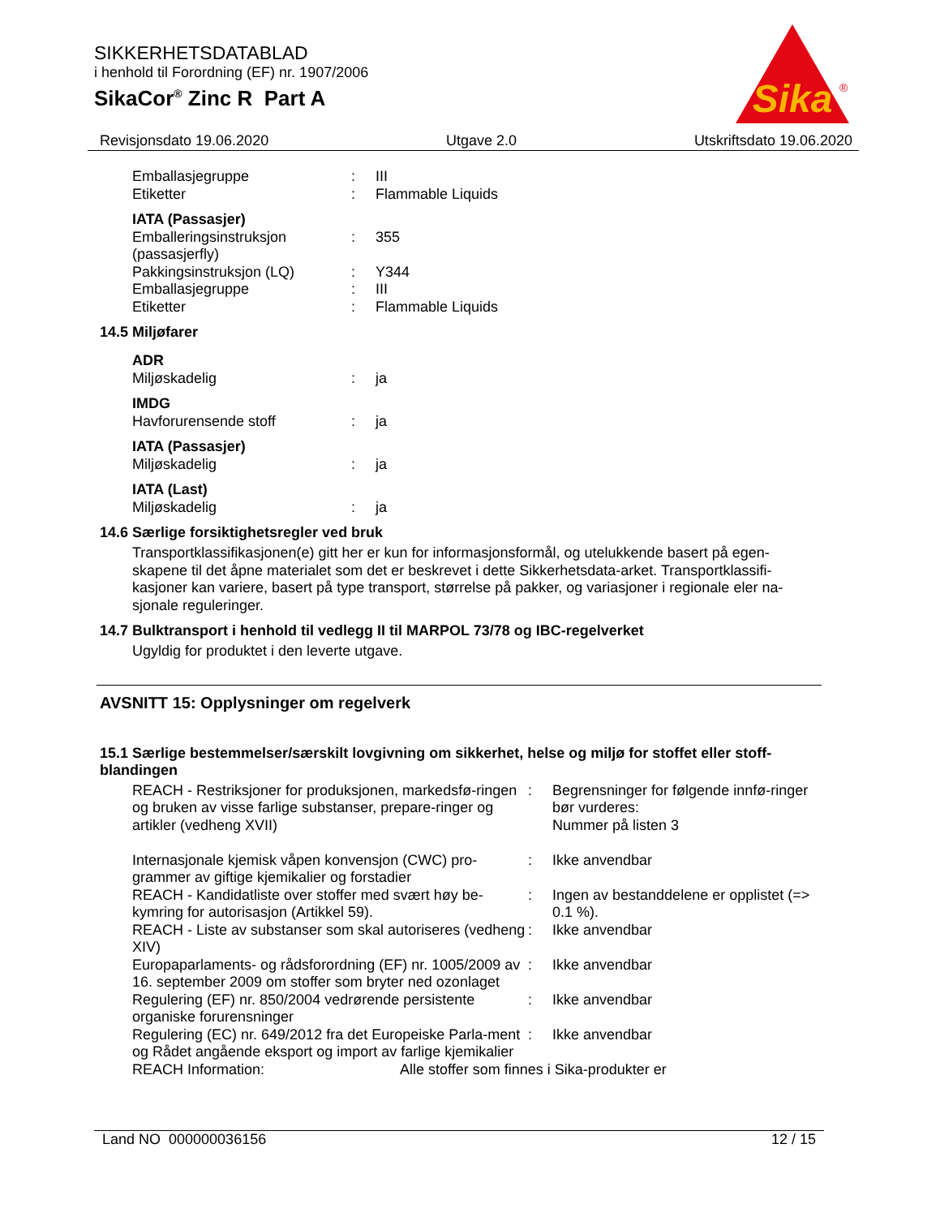SIKKERHETSDATABLAD
i henhold til Forordning (EF) nr. 1907/2006
SikaCor<sup>®</sup> Zinc R Part A
Sika
®
Revisjonsdato 19.06.2020 Utgave 2.0 Utskriftsdato 19.06.2020
| Emballasjegruppe | : | III |
| Etiketter | : | Flammable Liquids |
| IATA (Passasjer) | | |
| Emballeringsinstruksjon (passasjerfly) | : | 355 |
| Pakkingsinstruksjon (LQ) | : | Y344 |
| Emballasjegruppe | : | III |
| Etiketter | : | Flammable Liquids |
14.5 Miljøfarer
| ADR | | |
| Miljøskadelig | : | ja |
| IMDG | | |
| Havforurensende stoff | : | ja |
| IATA (Passasjer) | | |
| Miljøskadelig | : | ja |
| IATA (Last) | | |
| Miljøskadelig | : | ja |
14.6 Særlige forsiktighetsregler ved bruk
Transportklassifikasjonen(e) gitt her er kun for informasjonsformål, og utelukkende basert på egen-skapene til det åpne materialet som det er beskrevet i dette Sikkerhetsdata-arket. Transportklassifi-kasjoner kan variere, basert på type transport, størrelse på pakker, og variasjoner i regionale eler na-sjonale reguleringer.
14.7 Bulktransport i henhold til vedlegg II til MARPOL 73/78 og IBC-regelverket
Ugyldig for produktet i den leverte utgave.
AVSNITT 15: Opplysninger om regelverk
15.1 Særlige bestemmelser/særskilt lovgivning om sikkerhet, helse og miljø for stoffet eller stoff-blandingen
| REACH - Restriksjoner for produksjonen, markedsfø-ringen og bruken av visse farlige substanser, prepare-ringer og artikler (vedheng XVII) | : | Begrensninger for følgende innfø-ringer bør vurderes: Nummer på listen 3 |
| Internasjonale kjemisk våpen konvensjon (CWC) pro-grammer av giftige kjemikalier og forstadier | : | Ikke anvendbar |
| REACH - Kandidatliste over stoffer med svært høy be-kymring for autorisasjon (Artikkel 59). | : | Ingen av bestanddelene er opplistet (=> 0.1 %). |
| REACH - Liste av substanser som skal autoriseres (vedheng XIV) | : | Ikke anvendbar |
| Europaparlaments- og rådsforordning (EF) nr. 1005/2009 av 16. september 2009 om stoffer som bryter ned ozonlaget | : | Ikke anvendbar |
| Regulering (EF) nr. 850/2004 vedrørende persistente organiske forurensninger | : | Ikke anvendbar |
| Regulering (EC) nr. 649/2012 fra det Europeiske Parla-ment og Rådet angående eksport og import av farlige kjemikalier | : | Ikke anvendbar |
| REACH Information: | Alle stoffer som finnes i Sika-produkter er |
Land NO 000000036156 12 / 15